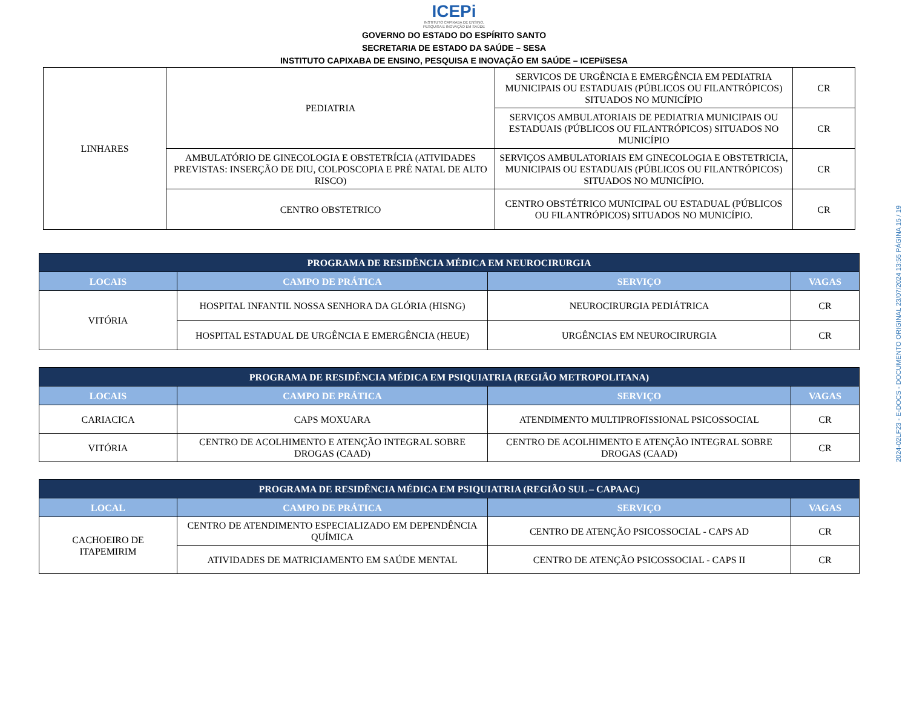ICEPi
INSTITUTO CAPIXABA DE ENSINO,
PESQUISA E INOVAÇÃO EM SAÚDE
GOVERNO DO ESTADO DO ESPÍRITO SANTO
SECRETARIA DE ESTADO DA SAÚDE – SESA
INSTITUTO CAPIXABA DE ENSINO, PESQUISA E INOVAÇÃO EM SAÚDE – ICEPi/SESA
| LINHARES | PEDIATRIA | SERVICOS DE URGÊNCIA E EMERGÊNCIA EM PEDIATRIA MUNICIPAIS OU ESTADUAIS (PÚBLICOS OU FILANTRÓPICOS) SITUADOS NO MUNICÍPIO | CR |
| | | SERVIÇOS AMBULATORIAIS DE PEDIATRIA MUNICIPAIS OU ESTADUAIS (PÚBLICOS OU FILANTRÓPICOS) SITUADOS NO MUNICÍPIO | CR |
| | AMBULATÓRIO DE GINECOLOGIA E OBSTETRÍCIA (ATIVIDADES PREVISTAS: INSERÇÃO DE DIU, COLPOSCOPIA E PRÉ NATAL DE ALTO RISCO) | SERVIÇOS AMBULATORIAIS EM GINECOLOGIA E OBSTETRICIA, MUNICIPAIS OU ESTADUAIS (PÚBLICOS OU FILANTRÓPICOS) SITUADOS NO MUNICÍPIO. | CR |
| | CENTRO OBSTETRICO | CENTRO OBSTÉTRICO MUNICIPAL OU ESTADUAL (PÚBLICOS OU FILANTRÓPICOS) SITUADOS NO MUNICÍPIO. | CR |
| PROGRAMA DE RESIDÊNCIA MÉDICA EM NEUROCIRURGIA | | | |
| --- | --- | --- | --- |
| LOCAIS | CAMPO DE PRÁTICA | SERVIÇO | VAGAS |
| VITÓRIA | HOSPITAL INFANTIL NOSSA SENHORA DA GLÓRIA (HISNG) | NEUROCIRURGIA PEDIÁTRICA | CR |
| | HOSPITAL ESTADUAL DE URGÊNCIA E EMERGÊNCIA (HEUE) | URGÊNCIAS EM NEUROCIRURGIA | CR |
| PROGRAMA DE RESIDÊNCIA MÉDICA EM PSIQUIATRIA (REGIÃO METROPOLITANA) | | | |
| --- | --- | --- | --- |
| LOCAIS | CAMPO DE PRÁTICA | SERVIÇO | VAGAS |
| CARIACICA | CAPS MOXUARA | ATENDIMENTO MULTIPROFISSIONAL PSICOSSOCIAL | CR |
| VITÓRIA | CENTRO DE ACOLHIMENTO E ATENÇÃO INTEGRAL SOBRE DROGAS (CAAD) | CENTRO DE ACOLHIMENTO E ATENÇÃO INTEGRAL SOBRE DROGAS (CAAD) | CR |
| PROGRAMA DE RESIDÊNCIA MÉDICA EM PSIQUIATRIA (REGIÃO SUL – CAPAAC) | | | |
| --- | --- | --- | --- |
| LOCAL | CAMPO DE PRÁTICA | SERVIÇO | VAGAS |
| CACHOEIRO DE ITAPEMIRIM | CENTRO DE ATENDIMENTO ESPECIALIZADO EM DEPENDÊNCIA QUÍMICA | CENTRO DE ATENÇÃO PSICOSSOCIAL - CAPS AD | CR |
| | ATIVIDADES DE MATRICIAMENTO EM SAÚDE MENTAL | CENTRO DE ATENÇÃO PSICOSSOCIAL - CAPS II | CR |
2024-02LF23 - E-DOCS - DOCUMENTO ORIGINAL 23/07/2024 13:55 PÁGINA 15 / 19